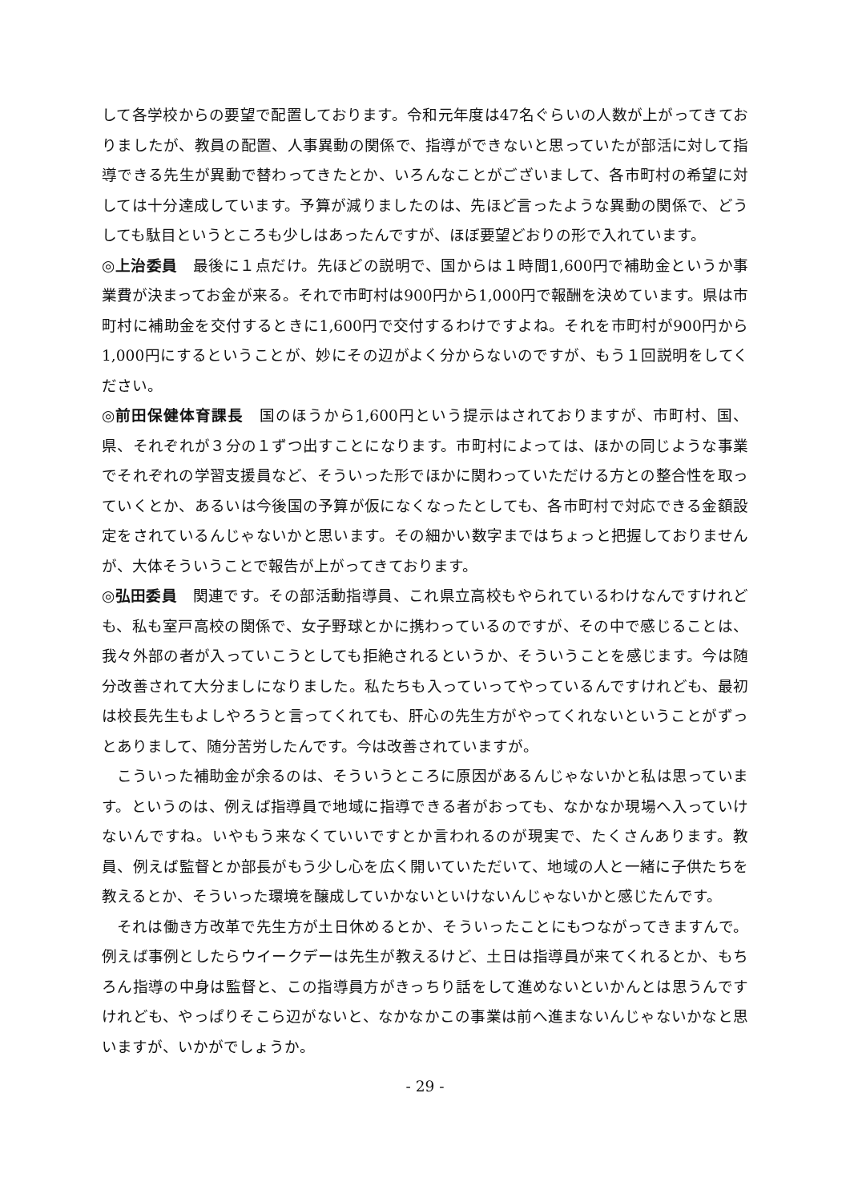して各学校からの要望で配置しております。令和元年度は47名ぐらいの人数が上がってきておりましたが、教員の配置、人事異動の関係で、指導ができないと思っていたが部活に対して指導できる先生が異動で替わってきたとか、いろんなことがございまして、各市町村の希望に対しては十分達成しています。予算が減りましたのは、先ほど言ったような異動の関係で、どうしても駄目というところも少しはあったんですが、ほぼ要望どおりの形で入れています。
◎上治委員　最後に１点だけ。先ほどの説明で、国からは１時間1,600円で補助金というか事業費が決まってお金が来る。それで市町村は900円から1,000円で報酬を決めています。県は市町村に補助金を交付するときに1,600円で交付するわけですよね。それを市町村が900円から1,000円にするということが、妙にその辺がよく分からないのですが、もう１回説明をしてください。
◎前田保健体育課長　国のほうから1,600円という提示はされておりますが、市町村、国、県、それぞれが３分の１ずつ出すことになります。市町村によっては、ほかの同じような事業でそれぞれの学習支援員など、そういった形でほかに関わっていただける方との整合性を取っていくとか、あるいは今後国の予算が仮になくなったとしても、各市町村で対応できる金額設定をされているんじゃないかと思います。その細かい数字まではちょっと把握しておりませんが、大体そういうことで報告が上がってきております。
◎弘田委員　関連です。その部活動指導員、これ県立高校もやられているわけなんですけれども、私も室戸高校の関係で、女子野球とかに携わっているのですが、その中で感じることは、我々外部の者が入っていこうとしても拒絶されるというか、そういうことを感じます。今は随分改善されて大分ましになりました。私たちも入っていってやっているんですけれども、最初は校長先生もよしやろうと言ってくれても、肝心の先生方がやってくれないということがずっとありまして、随分苦労したんです。今は改善されていますが。
こういった補助金が余るのは、そういうところに原因があるんじゃないかと私は思っています。というのは、例えば指導員で地域に指導できる者がおっても、なかなか現場へ入っていけないんですね。いやもう来なくていいですとか言われるのが現実で、たくさんあります。教員、例えば監督とか部長がもう少し心を広く開いていただいて、地域の人と一緒に子供たちを教えるとか、そういった環境を醸成していかないといけないんじゃないかと感じたんです。
それは働き方改革で先生方が土日休めるとか、そういったことにもつながってきますんで。例えば事例としたらウイークデーは先生が教えるけど、土日は指導員が来てくれるとか、もちろん指導の中身は監督と、この指導員方がきっちり話をして進めないといかんとは思うんですけれども、やっぱりそこら辺がないと、なかなかこの事業は前へ進まないんじゃないかなと思いますが、いかがでしょうか。
- 29 -